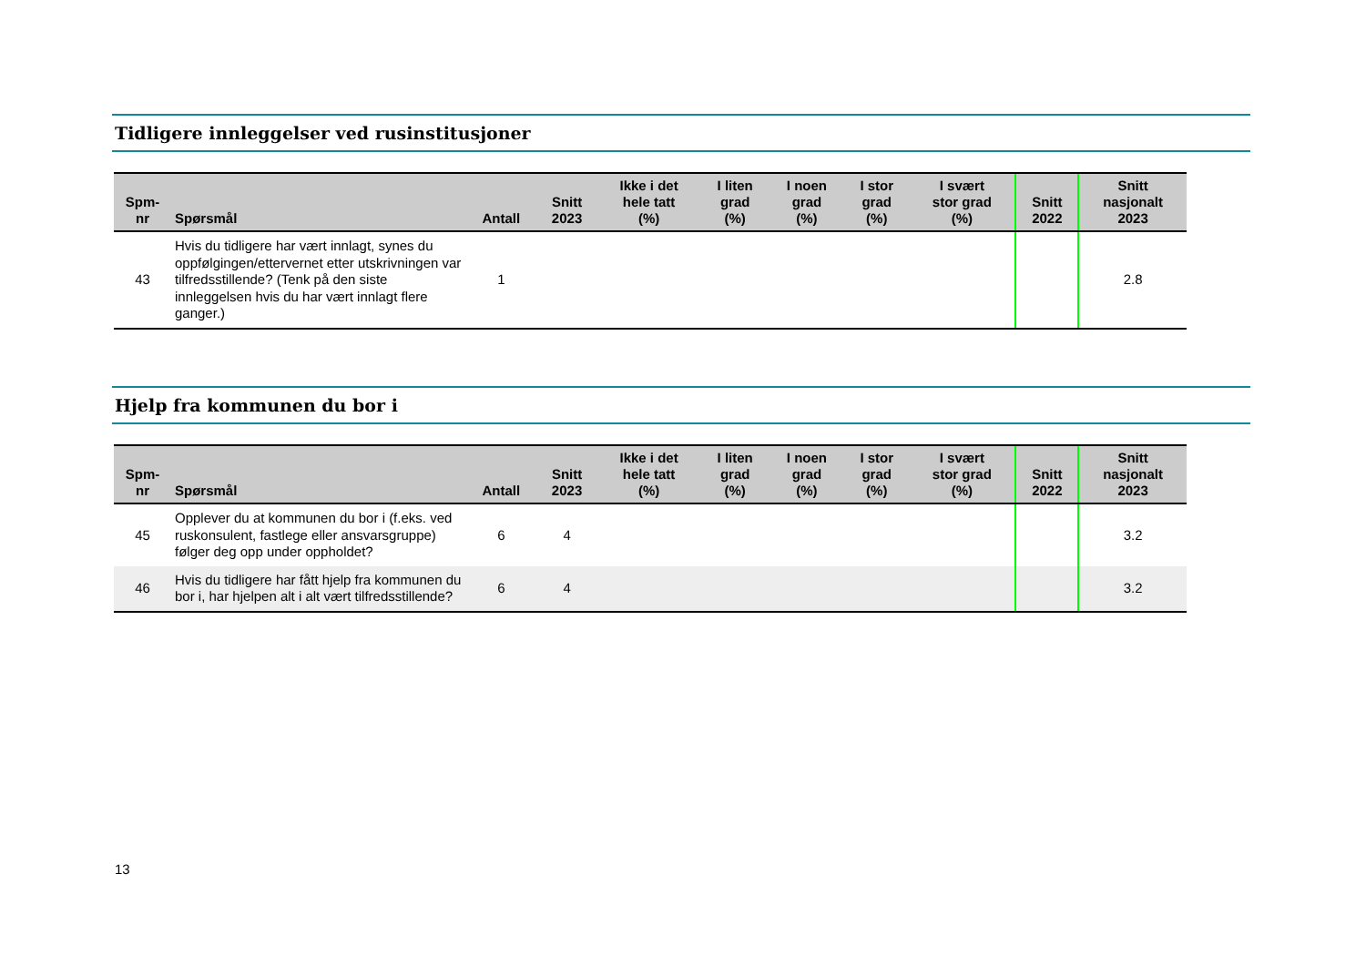Tidligere innleggelser ved rusinstitusjoner
| Spm- nr | Spørsmål | Antall | Snitt 2023 | Ikke i det hele tatt (%) | I liten grad (%) | I noen grad (%) | I stor grad (%) | I svært stor grad (%) | Snitt 2022 | Snitt nasjonalt 2023 |
| --- | --- | --- | --- | --- | --- | --- | --- | --- | --- | --- |
| 43 | Hvis du tidligere har vært innlagt, synes du oppfølgingen/ettervernet etter utskrivningen var tilfredsstillende? (Tenk på den siste innleggelsen hvis du har vært innlagt flere ganger.) | 1 | | | | | | | | 2.8 |
Hjelp fra kommunen du bor i
| Spm- nr | Spørsmål | Antall | Snitt 2023 | Ikke i det hele tatt (%) | I liten grad (%) | I noen grad (%) | I stor grad (%) | I svært stor grad (%) | Snitt 2022 | Snitt nasjonalt 2023 |
| --- | --- | --- | --- | --- | --- | --- | --- | --- | --- | --- |
| 45 | Opplever du at kommunen du bor i (f.eks. ved ruskonsulent, fastlege eller ansvarsgruppe) følger deg opp under oppholdet? | 6 | 4 | | | | | | | 3.2 |
| 46 | Hvis du tidligere har fått hjelp fra kommunen du bor i, har hjelpen alt i alt vært tilfredsstillende? | 6 | 4 | | | | | | | 3.2 |
13